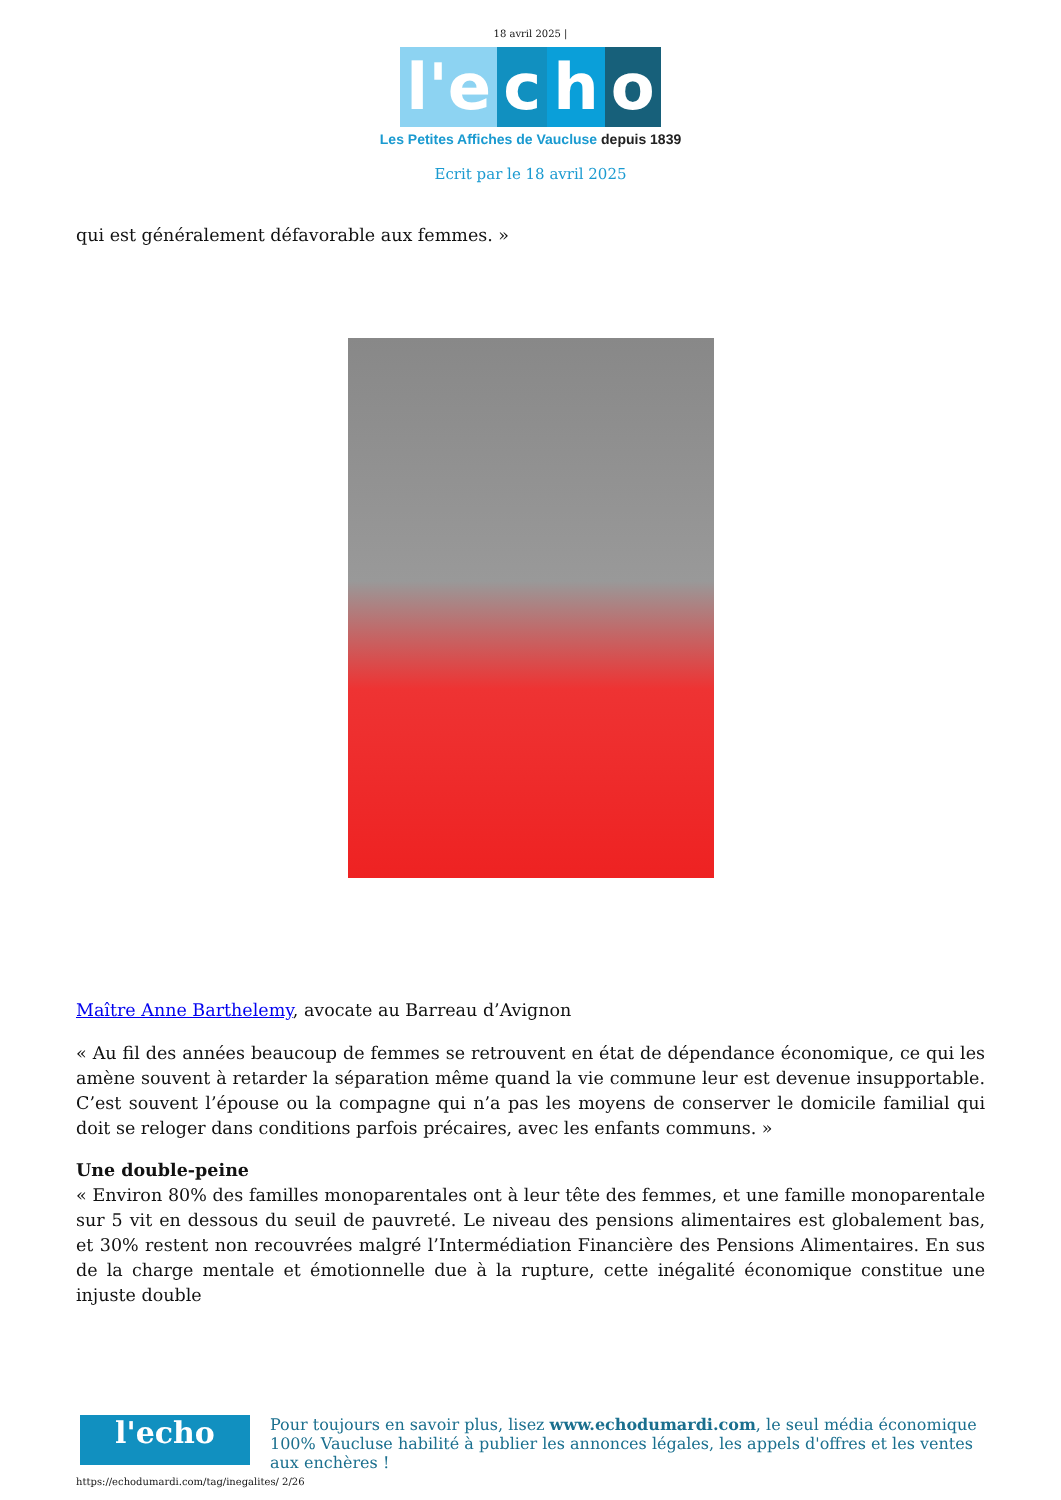18 avril 2025 |
l'e c h o
Les Petites Affiches de Vaucluse depuis 1839
Ecrit par le 18 avril 2025
qui est généralement défavorable aux femmes. »
Maître Anne Barthelemy, avocate au Barreau d’Avignon
« Au fil des années beaucoup de femmes se retrouvent en état de dépendance économique, ce qui les amène souvent à retarder la séparation même quand la vie commune leur est devenue insupportable. C’est souvent l’épouse ou la compagne qui n’a pas les moyens de conserver le domicile familial qui doit se reloger dans conditions parfois précaires, avec les enfants communs. »
Une double-peine
« Environ 80% des familles monoparentales ont à leur tête des femmes, et une famille monoparentale sur 5 vit en dessous du seuil de pauvreté. Le niveau des pensions alimentaires est globalement bas, et 30% restent non recouvrées malgré l’Intermédiation Financière des Pensions Alimentaires. En sus de la charge mentale et émotionnelle due à la rupture, cette inégalité économique constitue une injuste double
l'echo
Pour toujours en savoir plus, lisez www.echodumardi.com, le seul média économique 100% Vaucluse habilité à publier les annonces légales, les appels d'offres et les ventes aux enchères !
https://echodumardi.com/tag/inegalites/ 2/26